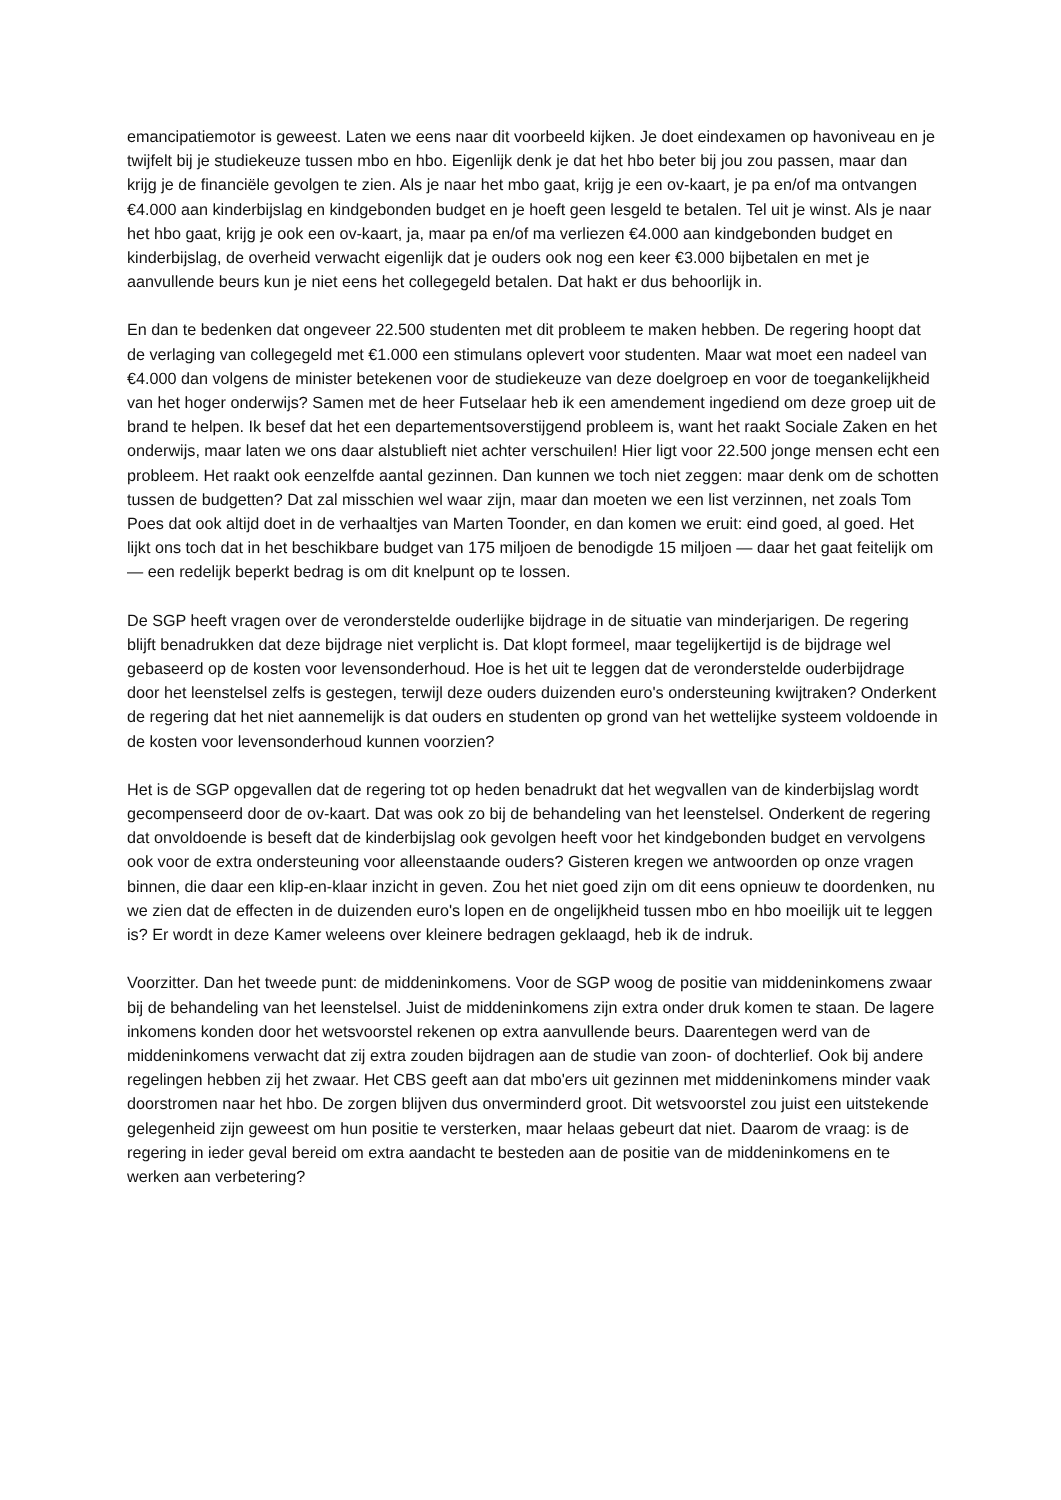emancipatiemotor is geweest. Laten we eens naar dit voorbeeld kijken. Je doet eindexamen op havoniveau en je twijfelt bij je studiekeuze tussen mbo en hbo. Eigenlijk denk je dat het hbo beter bij jou zou passen, maar dan krijg je de financiële gevolgen te zien. Als je naar het mbo gaat, krijg je een ov-kaart, je pa en/of ma ontvangen €4.000 aan kinderbijslag en kindgebonden budget en je hoeft geen lesgeld te betalen. Tel uit je winst. Als je naar het hbo gaat, krijg je ook een ov-kaart, ja, maar pa en/of ma verliezen €4.000 aan kindgebonden budget en kinderbijslag, de overheid verwacht eigenlijk dat je ouders ook nog een keer €3.000 bijbetalen en met je aanvullende beurs kun je niet eens het collegegeld betalen. Dat hakt er dus behoorlijk in.
En dan te bedenken dat ongeveer 22.500 studenten met dit probleem te maken hebben. De regering hoopt dat de verlaging van collegegeld met €1.000 een stimulans oplevert voor studenten. Maar wat moet een nadeel van €4.000 dan volgens de minister betekenen voor de studiekeuze van deze doelgroep en voor de toegankelijkheid van het hoger onderwijs? Samen met de heer Futselaar heb ik een amendement ingediend om deze groep uit de brand te helpen. Ik besef dat het een departementsoverstijgend probleem is, want het raakt Sociale Zaken en het onderwijs, maar laten we ons daar alstublieft niet achter verschuilen! Hier ligt voor 22.500 jonge mensen echt een probleem. Het raakt ook eenzelfde aantal gezinnen. Dan kunnen we toch niet zeggen: maar denk om de schotten tussen de budgetten? Dat zal misschien wel waar zijn, maar dan moeten we een list verzinnen, net zoals Tom Poes dat ook altijd doet in de verhaaltjes van Marten Toonder, en dan komen we eruit: eind goed, al goed. Het lijkt ons toch dat in het beschikbare budget van 175 miljoen de benodigde 15 miljoen — daar het gaat feitelijk om — een redelijk beperkt bedrag is om dit knelpunt op te lossen.
De SGP heeft vragen over de veronderstelde ouderlijke bijdrage in de situatie van minderjarigen. De regering blijft benadrukken dat deze bijdrage niet verplicht is. Dat klopt formeel, maar tegelijkertijd is de bijdrage wel gebaseerd op de kosten voor levensonderhoud. Hoe is het uit te leggen dat de veronderstelde ouderbijdrage door het leenstelsel zelfs is gestegen, terwijl deze ouders duizenden euro's ondersteuning kwijtraken? Onderkent de regering dat het niet aannemelijk is dat ouders en studenten op grond van het wettelijke systeem voldoende in de kosten voor levensonderhoud kunnen voorzien?
Het is de SGP opgevallen dat de regering tot op heden benadrukt dat het wegvallen van de kinderbijslag wordt gecompenseerd door de ov-kaart. Dat was ook zo bij de behandeling van het leenstelsel. Onderkent de regering dat onvoldoende is beseft dat de kinderbijslag ook gevolgen heeft voor het kindgebonden budget en vervolgens ook voor de extra ondersteuning voor alleenstaande ouders? Gisteren kregen we antwoorden op onze vragen binnen, die daar een klip-en-klaar inzicht in geven. Zou het niet goed zijn om dit eens opnieuw te doordenken, nu we zien dat de effecten in de duizenden euro's lopen en de ongelijkheid tussen mbo en hbo moeilijk uit te leggen is? Er wordt in deze Kamer weleens over kleinere bedragen geklaagd, heb ik de indruk.
Voorzitter. Dan het tweede punt: de middeninkomens. Voor de SGP woog de positie van middeninkomens zwaar bij de behandeling van het leenstelsel. Juist de middeninkomens zijn extra onder druk komen te staan. De lagere inkomens konden door het wetsvoorstel rekenen op extra aanvullende beurs. Daarentegen werd van de middeninkomens verwacht dat zij extra zouden bijdragen aan de studie van zoon- of dochterlief. Ook bij andere regelingen hebben zij het zwaar. Het CBS geeft aan dat mbo'ers uit gezinnen met middeninkomens minder vaak doorstromen naar het hbo. De zorgen blijven dus onverminderd groot. Dit wetsvoorstel zou juist een uitstekende gelegenheid zijn geweest om hun positie te versterken, maar helaas gebeurt dat niet. Daarom de vraag: is de regering in ieder geval bereid om extra aandacht te besteden aan de positie van de middeninkomens en te werken aan verbetering?